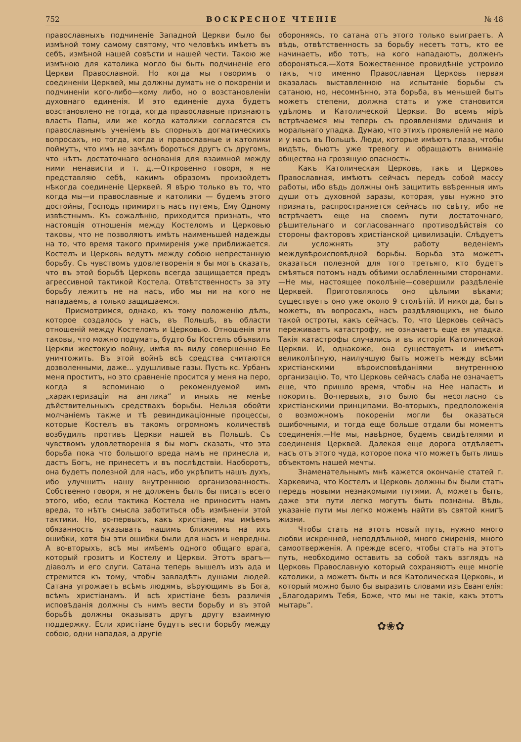752 ВОСКРЕСНОЕ ЧТЕНІЕ № 48
православныхъ подчиненіе Западной Церкви было бы измѣной тому самому святому, что человѣкъ имѣетъ въ себѣ, измѣной нашей совѣсти и нашей чести. Такою же измѣною для католика могло бы быть подчиненіе его Церкви Православной. Но когда мы говоримъ о соединеніи Церквей, мы должны думать не о покореніи и подчиненіи кого-либо—кому либо, но о возстановленіи духовнаго единенія. И это единеніе духа будетъ возстановлено не тогда, когда православные признаютъ власть Папы, или же когда католики согласятся съ православнымъ ученіемъ въ спорныхъ догматическихъ вопросахъ, но тогда, когда и православные и католики поймутъ, что имъ не зачѣмъ бороться другъ съ другомъ, что нѣтъ достаточнаго основанія для взаимной между ними ненависти и т. д.—Откровенно говоря, я не представляю себѣ, какимъ образомъ произойдетъ нѣкогда соединеніе Церквей. Я вѣрю только въ то, что когда мы—и православные и католики — будемъ этого достойны, Господь примиритъ насъ путемъ, Ему Одному извѣстнымъ. Къ сожалѣнію, приходится признать, что настоящія отношенія между Костеломъ и Церковью таковы, что не позволяютъ имѣть наименьшей надежды на то, что время такого примиренія уже приближается. Костелъ и Церковь ведутъ между собою непрестанную борьбу. Съ чувствомъ удовлетворенія я бы могъ сказать, что въ этой борьбѣ Церковь всегда защищается предъ агрессивной тактикой Костела. Отвѣтственность за эту борьбу лежитъ не на насъ, ибо мы ни на кого не нападаемъ, а только защищаемся.
Присмотримся, однако, къ тому положенію дѣлъ, которое создалось у насъ, въ Польшѣ, въ области отношеній между Костеломъ и Церковью. Отношенія эти таковы, что можно подумать, будто бы Костелъ объявилъ Церкви жестокую войну, имѣя въ виду совершенно Ее уничтожить. Въ этой войнѣ всѣ средства считаются дозволенными, даже... удушливые газы. Пусть кс. Урбанъ меня проститъ, но это сравненіе просится у меня на перо, когда я вспоминаю о рекомендуемой имъ „характеризаціи на англика“ и иныхъ не менѣе дѣйствительныхъ средствахъ борьбы. Нельзя обойти молчаніемъ также и тѣ ревиндикаціонные процессы, которые Костелъ въ такомъ огромномъ количествѣ возбудилъ противъ Церкви нашей въ Польшѣ. Съ чувствомъ удовлетворенія я бы могъ сказать, что эта борьба пока что большого вреда намъ не принесла и, дастъ Богъ, не принесетъ и въ послѣдствіи. Наоборотъ, она будетъ полезной для насъ, ибо укрѣпитъ нашъ духъ, ибо улучшитъ нашу внутреннюю организованность. Собственно говоря, я не долженъ былъ бы писать всего этого, ибо, если тактика Костела не приноситъ намъ вреда, то нѣтъ смысла заботиться объ измѣненіи этой тактики. Но, во-первыхъ, какъ христіане, мы имѣемъ обязанность указывать нашимъ ближнимъ на ихъ ошибки, хотя бы эти ошибки были для насъ и невредны. А во-вторыхъ, всѣ мы имѣемъ одного общаго врага, который грозитъ и Костелу и Церкви. Этотъ врагъ—діаволъ и его слуги. Сатана теперь вышелъ изъ ада и стремится къ тому, чтобы завладѣть душами людей. Сатана угрожаетъ всѣмъ людямъ, вѣрующимъ въ Бога, всѣмъ христіанамъ. И всѣ христіане безъ различія исповѣданія должны съ нимъ вести борьбу и въ этой борьбѣ должны оказывать другъ другу взаимную поддержку. Если христіане будутъ вести борьбу между собою, одни нападая, а другіе
обороняясь, то сатана отъ этого только выиграетъ. А вѣдь, отвѣтственность за борьбу несетъ тотъ, кто ее начинаетъ, ибо тотъ, на кого нападаютъ, долженъ обороняться.—Хотя Божественное провидѣніе устроило такъ, что именно Православная Церковь первая оказалась выставленною на испытаніе борьбы съ сатаною, но, несомнѣнно, эта борьба, въ меньшей быть можетъ степени, должна стать и уже становится удѣломъ и Католической Церкви. Во всемъ мірѣ встрѣчаемся мы теперь съ проявленіями одичанія и моральнаго упадка. Думаю, что этихъ проявленій не мало и у насъ въ Польшѣ. Люди, которые имѣютъ глаза, чтобы видѣть, бьютъ уже тревогу и обращаютъ вниманіе общества на грозящую опасность.
Какъ Католическая Церковь, такъ и Церковь Православная, имѣютъ сейчасъ передъ собой массу работы, ибо вѣдь должны онѣ защитить ввѣренныя имъ души отъ духовной заразы, которая, увы нужно это признать, распространяется сейчасъ по свѣту, ибо не встрѣчаетъ еще на своемъ пути достаточнаго, рѣшительнаго и согласованнаго противодѣйствія со стороны факторовъ христіанской цивилизаціи. Слѣдуетъ ли усложнять эту работу веденіемъ междувѣроисповѣдной борьбы. Борьба эта можетъ оказаться полезной для того третьяго, кто будетъ смѣяться потомъ надъ обѣими ослабленными сторонами.—Не мы, настоящее поколѣніе—совершили раздѣленіе Церквей. Приготовлялось оно цѣлыми вѣками; существуетъ оно уже около 9 столѣтій. И никогда, быть можетъ, въ вопросахъ, насъ раздѣляющихъ, не было такой остроты, какъ сейчасъ. То, что Церковь сейчасъ переживаетъ катастрофу, не означаетъ еще ея упадка. Такія катастрофы случались и въ исторіи Католической Церкви. И, однакоже, она существуетъ и имѣетъ великолѣпную, наилучшую быть можетъ между всѣми христіанскими вѣроисповѣданіями внутреннюю организацію. То, что Церковь сейчасъ слаба не означаетъ еще, что пришло время, чтобы на Нее напасть и покорить. Во-первыхъ, это было бы несогласно съ христіанскими принципами. Во-вторыхъ, предположенія о возможномъ покореніи могли бы оказаться ошибочными, и тогда еще больше отдали бы моментъ соединенія.—Не мы, навѣрное, будемъ свидѣтелями и соединенія Церквей. Далекая еще дорога отдѣляетъ насъ отъ этого чуда, которое пока что можетъ быть лишь объектомъ нашей мечты.
Знаменательнымъ мнѣ кажется окончаніе статей г. Харкевича, что Костелъ и Церковь должны бы были стать передъ новыми незнакомыми путями. А, можетъ быть, даже эти пути легко могутъ быть познаны. Вѣдь, указаніе пути мы легко можемъ найти въ святой книгѣ жизни.
Чтобы стать на этотъ новый путь, нужно много любви искренней, неподдѣльной, много смиренія, много самоотверженія. А прежде всего, чтобы стать на этотъ путь, необходимо оставить за собой такъ взглядъ на Церковь Православную который сохраняютъ еще многіе католики, а можетъ быть и вся Католическая Церковь, и который можно было бы выразить словами изъ Евангелія: „Благодаримъ Тебя, Боже, что мы не такіе, какъ этотъ мытарь“.
✿❀✿